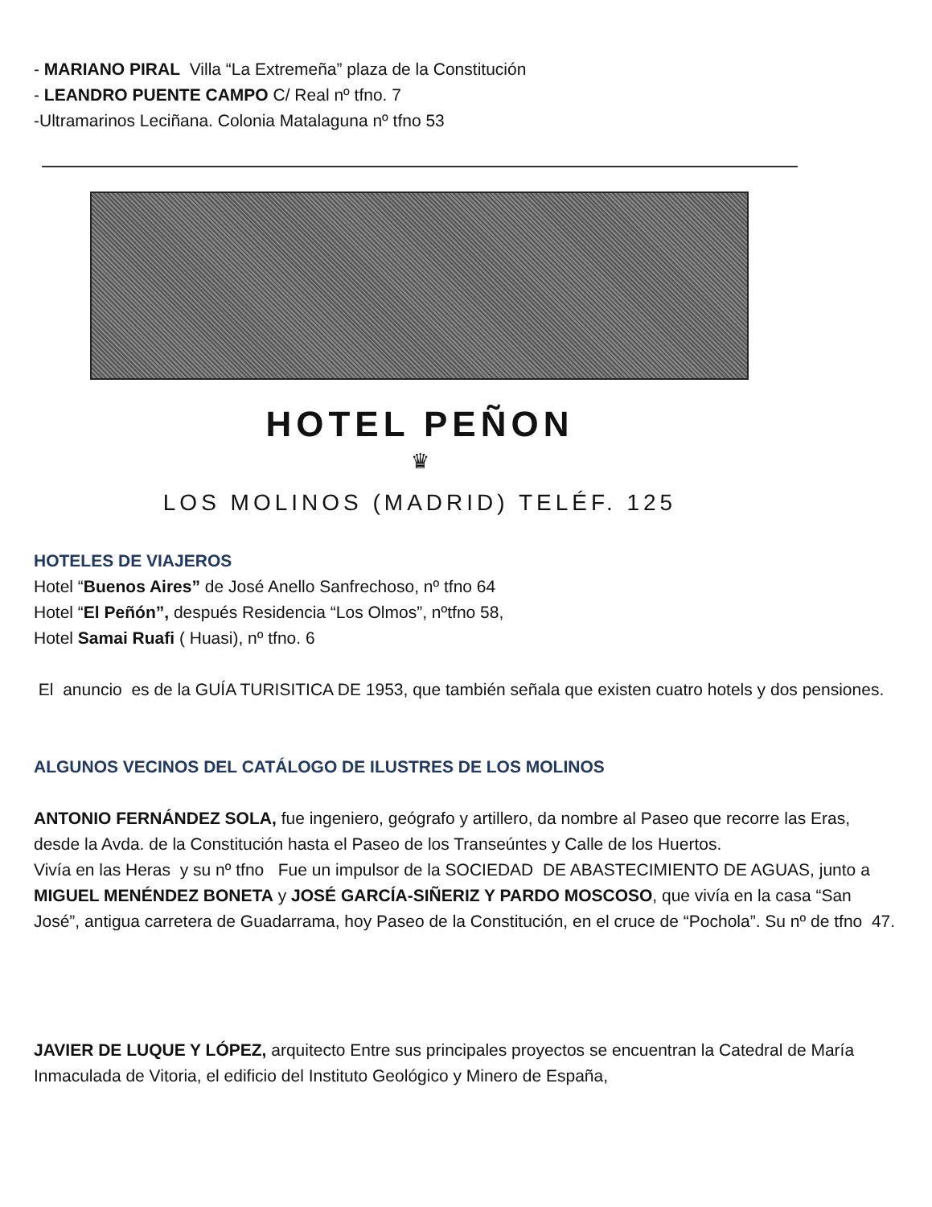- MARIANO PIRAL Villa “La Extremeña” plaza de la Constitución
- LEANDRO PUENTE CAMPO C/ Real nº tfno. 7
-Ultramarinos Leciñana. Colonia Matalaguna nº tfno 53
HOTEL PEÑON
♛
LOS MOLINOS (MADRID) TELÉF. 125
HOTELES DE VIAJEROS
Hotel “Buenos Aires” de José Anello Sanfrechoso, nº tfno 64
Hotel “El Peñón”, después Residencia “Los Olmos”, nºtfno 58,
Hotel Samai Ruafi ( Huasi), nº tfno. 6
El anuncio es de la GUÍA TURISITICA DE 1953, que también señala que existen cuatro hotels y dos pensiones.
ALGUNOS VECINOS DEL CATÁLOGO DE ILUSTRES DE LOS MOLINOS
ANTONIO FERNÁNDEZ SOLA, fue ingeniero, geógrafo y artillero, da nombre al Paseo que recorre las Eras, desde la Avda. de la Constitución hasta el Paseo de los Transeúntes y Calle de los Huertos.
Vivía en las Heras y su nº tfno Fue un impulsor de la SOCIEDAD DE ABASTECIMIENTO DE AGUAS, junto a MIGUEL MENÉNDEZ BONETA y JOSÉ GARCÍA-SIÑERIZ Y PARDO MOSCOSO, que vivía en la casa “San José”, antigua carretera de Guadarrama, hoy Paseo de la Constitución, en el cruce de “Pochola”. Su nº de tfno 47.
JAVIER DE LUQUE Y LÓPEZ, arquitecto Entre sus principales proyectos se encuentran la Catedral de María Inmaculada de Vitoria, el edificio del Instituto Geológico y Minero de España,